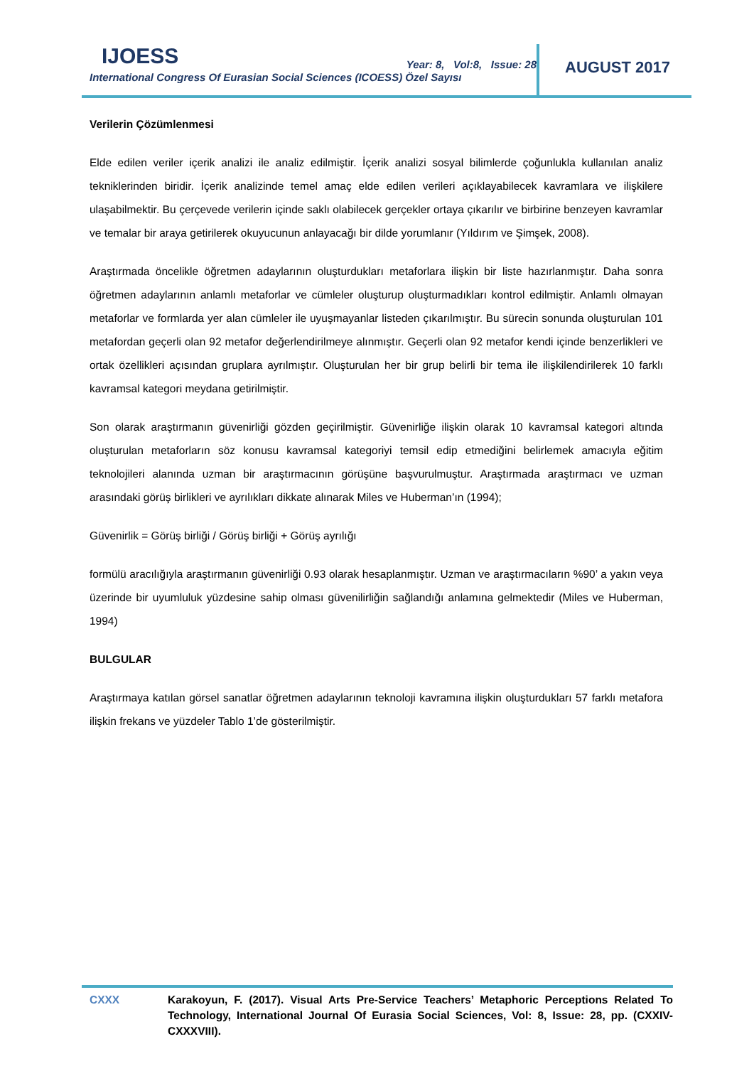IJOESS
Year: 8, Vol:8, Issue: 28
International Congress Of Eurasian Social Sciences (ICOESS) Özel Sayısı
AUGUST 2017
Verilerin Çözümlenmesi
Elde edilen veriler içerik analizi ile analiz edilmiştir. İçerik analizi sosyal bilimlerde çoğunlukla kullanılan analiz tekniklerinden biridir. İçerik analizinde temel amaç elde edilen verileri açıklayabilecek kavramlara ve ilişkilere ulaşabilmektir. Bu çerçevede verilerin içinde saklı olabilecek gerçekler ortaya çıkarılır ve birbirine benzeyen kavramlar ve temalar bir araya getirilerek okuyucunun anlayacağı bir dilde yorumlanır (Yıldırım ve Şimşek, 2008).
Araştırmada öncelikle öğretmen adaylarının oluşturdukları metaforlara ilişkin bir liste hazırlanmıştır. Daha sonra öğretmen adaylarının anlamlı metaforlar ve cümleler oluşturup oluşturmadıkları kontrol edilmiştir. Anlamlı olmayan metaforlar ve formlarda yer alan cümleler ile uyuşmayanlar listeden çıkarılmıştır. Bu sürecin sonunda oluşturulan 101 metafordan geçerli olan 92 metafor değerlendirilmeye alınmıştır. Geçerli olan 92 metafor kendi içinde benzerlikleri ve ortak özellikleri açısından gruplara ayrılmıştır. Oluşturulan her bir grup belirli bir tema ile ilişkilendirilerek 10 farklı kavramsal kategori meydana getirilmiştir.
Son olarak araştırmanın güvenirliği gözden geçirilmiştir. Güvenirliğe ilişkin olarak 10 kavramsal kategori altında oluşturulan metaforların söz konusu kavramsal kategoriyi temsil edip etmediğini belirlemek amacıyla eğitim teknolojileri alanında uzman bir araştırmacının görüşüne başvurulmuştur. Araştırmada araştırmacı ve uzman arasındaki görüş birlikleri ve ayrılıkları dikkate alınarak Miles ve Huberman’ın (1994);
Güvenirlik = Görüş birliği / Görüş birliği + Görüş ayrılığı
formülü aracılığıyla araştırmanın güvenirliği 0.93 olarak hesaplanmıştır. Uzman ve araştırmacıların %90’ a yakın veya üzerinde bir uyumluluk yüzdesine sahip olması güvenilirliğin sağlandığı anlamına gelmektedir (Miles ve Huberman, 1994)
BULGULAR
Araştırmaya katılan görsel sanatlar öğretmen adaylarının teknoloji kavramına ilişkin oluşturdukları 57 farklı metafora ilişkin frekans ve yüzdeler Tablo 1’de gösterilmiştir.
CXXX Karakoyun, F. (2017). Visual Arts Pre-Service Teachers’ Metaphoric Perceptions Related To Technology, International Journal Of Eurasia Social Sciences, Vol: 8, Issue: 28, pp. (CXXIV-CXXXVIII).